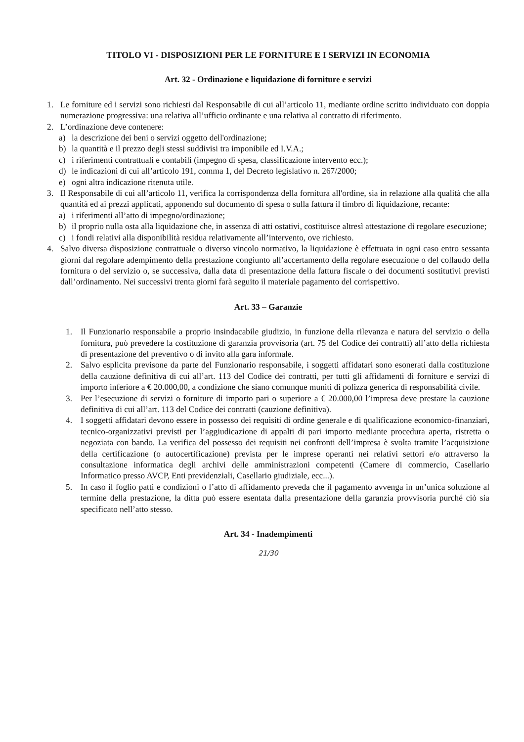TITOLO VI - DISPOSIZIONI PER LE FORNITURE E I SERVIZI IN ECONOMIA
Art. 32 - Ordinazione e liquidazione di forniture e servizi
1. Le forniture ed i servizi sono richiesti dal Responsabile di cui all’articolo 11, mediante ordine scritto individuato con doppia numerazione progressiva: una relativa all’ufficio ordinante e una relativa al contratto di riferimento.
2. L’ordinazione deve contenere:
a) la descrizione dei beni o servizi oggetto dell'ordinazione;
b) la quantità e il prezzo degli stessi suddivisi tra imponibile ed I.V.A.;
c) i riferimenti contrattuali e contabili (impegno di spesa, classificazione intervento ecc.);
d) le indicazioni di cui all’articolo 191, comma 1, del Decreto legislativo n. 267/2000;
e) ogni altra indicazione ritenuta utile.
3. Il Responsabile di cui all’articolo 11, verifica la corrispondenza della fornitura all'ordine, sia in relazione alla qualità che alla quantità ed ai prezzi applicati, apponendo sul documento di spesa o sulla fattura il timbro di liquidazione, recante:
a) i riferimenti all’atto di impegno/ordinazione;
b) il proprio nulla osta alla liquidazione che, in assenza di atti ostativi, costituisce altresì attestazione di regolare esecuzione;
c) i fondi relativi alla disponibilità residua relativamente all’intervento, ove richiesto.
4. Salvo diversa disposizione contrattuale o diverso vincolo normativo, la liquidazione è effettuata in ogni caso entro sessanta giorni dal regolare adempimento della prestazione congiunto all’accertamento della regolare esecuzione o del collaudo della fornitura o del servizio o, se successiva, dalla data di presentazione della fattura fiscale o dei documenti sostitutivi previsti dall’ordinamento. Nei successivi trenta giorni farà seguito il materiale pagamento del corrispettivo.
Art. 33 – Garanzie
1. Il Funzionario responsabile a proprio insindacabile giudizio, in funzione della rilevanza e natura del servizio o della fornitura, può prevedere la costituzione di garanzia provvisoria (art. 75 del Codice dei contratti) all’atto della richiesta di presentazione del preventivo o di invito alla gara informale.
2. Salvo esplicita previsone da parte del Funzionario responsabile, i soggetti affidatari sono esonerati dalla costituzione della cauzione definitiva di cui all’art. 113 del Codice dei contratti, per tutti gli affidamenti di forniture e servizi di importo inferiore a € 20.000,00, a condizione che siano comunque muniti di polizza generica di responsabilità civile.
3. Per l’esecuzione di servizi o forniture di importo pari o superiore a € 20.000,00 l’impresa deve prestare la cauzione definitiva di cui all’art. 113 del Codice dei contratti (cauzione definitiva).
4. I soggetti affidatari devono essere in possesso dei requisiti di ordine generale e di qualificazione economico-finanziari, tecnico-organizzativi previsti per l’aggiudicazione di appalti di pari importo mediante procedura aperta, ristretta o negoziata con bando. La verifica del possesso dei requisiti nei confronti dell’impresa è svolta tramite l’acquisizione della certificazione (o autocertificazione) prevista per le imprese operanti nei relativi settori e/o attraverso la consultazione informatica degli archivi delle amministrazioni competenti (Camere di commercio, Casellario Informatico presso AVCP, Enti previdenziali, Casellario giudiziale, ecc...).
5. In caso il foglio patti e condizioni o l’atto di affidamento preveda che il pagamento avvenga in un’unica soluzione al termine della prestazione, la ditta può essere esentata dalla presentazione della garanzia provvisoria purché ciò sia specificato nell’atto stesso.
Art. 34 - Inadempimenti
21/30